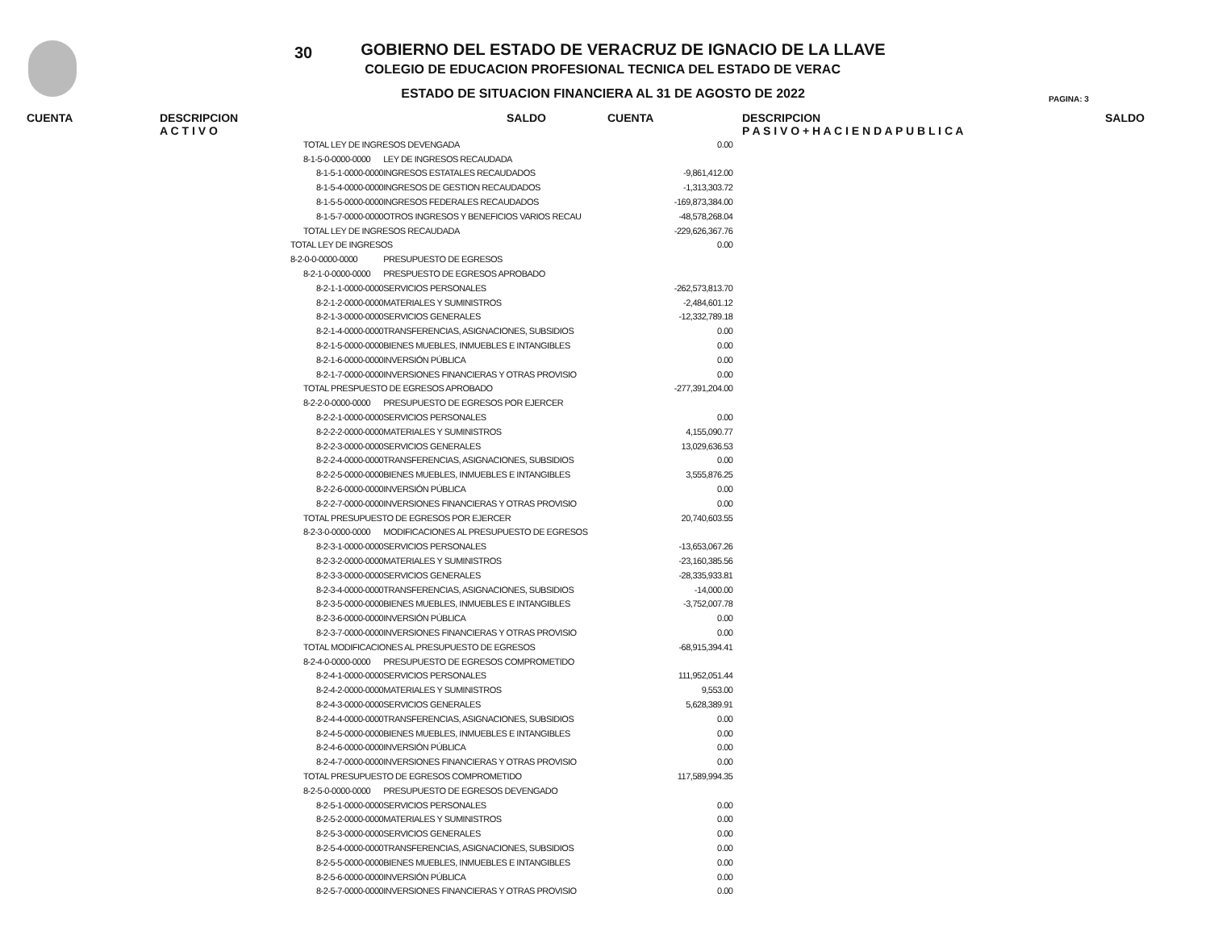30
GOBIERNO DEL ESTADO DE VERACRUZ DE IGNACIO DE LA LLAVE
COLEGIO DE EDUCACION PROFESIONAL TECNICA DEL ESTADO DE VERAC
ESTADO DE SITUACION FINANCIERA AL 31 DE AGOSTO DE 2022
PAGINA: 3
CUENTA DESCRIPCION
A C T I V O
SALDO CUENTA DESCRIPCION
P A S I V O + H A C I E N D A P U B L I C A
SALDO
| TOTAL LEY DE INGRESOS DEVENGADA | | 0.00 |
| 8-1-5-0-0000-0000 | LEY DE INGRESOS RECAUDADA | |
| 8-1-5-1-0000-0000 | INGRESOS ESTATALES RECAUDADOS | -9,861,412.00 |
| 8-1-5-4-0000-0000 | INGRESOS DE GESTION RECAUDADOS | -1,313,303.72 |
| 8-1-5-5-0000-0000 | INGRESOS FEDERALES RECAUDADOS | -169,873,384.00 |
| 8-1-5-7-0000-0000 | OTROS INGRESOS Y BENEFICIOS VARIOS RECAU | -48,578,268.04 |
| TOTAL LEY DE INGRESOS RECAUDADA | | -229,626,367.76 |
| TOTAL LEY DE INGRESOS | | 0.00 |
| 8-2-0-0-0000-0000 | PRESUPUESTO DE EGRESOS | |
| 8-2-1-0-0000-0000 | PRESPUESTO DE EGRESOS APROBADO | |
| 8-2-1-1-0000-0000 | SERVICIOS PERSONALES | -262,573,813.70 |
| 8-2-1-2-0000-0000 | MATERIALES Y SUMINISTROS | -2,484,601.12 |
| 8-2-1-3-0000-0000 | SERVICIOS GENERALES | -12,332,789.18 |
| 8-2-1-4-0000-0000 | TRANSFERENCIAS, ASIGNACIONES, SUBSIDIOS | 0.00 |
| 8-2-1-5-0000-0000 | BIENES MUEBLES, INMUEBLES E INTANGIBLES | 0.00 |
| 8-2-1-6-0000-0000 | INVERSIÓN PÚBLICA | 0.00 |
| 8-2-1-7-0000-0000 | INVERSIONES FINANCIERAS Y OTRAS PROVISIO | 0.00 |
| TOTAL PRESPUESTO DE EGRESOS APROBADO | | -277,391,204.00 |
| 8-2-2-0-0000-0000 | PRESUPUESTO DE EGRESOS POR EJERCER | |
| 8-2-2-1-0000-0000 | SERVICIOS PERSONALES | 0.00 |
| 8-2-2-2-0000-0000 | MATERIALES Y SUMINISTROS | 4,155,090.77 |
| 8-2-2-3-0000-0000 | SERVICIOS GENERALES | 13,029,636.53 |
| 8-2-2-4-0000-0000 | TRANSFERENCIAS, ASIGNACIONES, SUBSIDIOS | 0.00 |
| 8-2-2-5-0000-0000 | BIENES MUEBLES, INMUEBLES E INTANGIBLES | 3,555,876.25 |
| 8-2-2-6-0000-0000 | INVERSIÓN PÚBLICA | 0.00 |
| 8-2-2-7-0000-0000 | INVERSIONES FINANCIERAS Y OTRAS PROVISIO | 0.00 |
| TOTAL PRESUPUESTO DE EGRESOS POR EJERCER | | 20,740,603.55 |
| 8-2-3-0-0000-0000 | MODIFICACIONES AL PRESUPUESTO DE EGRESOS | |
| 8-2-3-1-0000-0000 | SERVICIOS PERSONALES | -13,653,067.26 |
| 8-2-3-2-0000-0000 | MATERIALES Y SUMINISTROS | -23,160,385.56 |
| 8-2-3-3-0000-0000 | SERVICIOS GENERALES | -28,335,933.81 |
| 8-2-3-4-0000-0000 | TRANSFERENCIAS, ASIGNACIONES, SUBSIDIOS | -14,000.00 |
| 8-2-3-5-0000-0000 | BIENES MUEBLES, INMUEBLES E INTANGIBLES | -3,752,007.78 |
| 8-2-3-6-0000-0000 | INVERSIÓN PÚBLICA | 0.00 |
| 8-2-3-7-0000-0000 | INVERSIONES FINANCIERAS Y OTRAS PROVISIO | 0.00 |
| TOTAL MODIFICACIONES AL PRESUPUESTO DE EGRESOS | | -68,915,394.41 |
| 8-2-4-0-0000-0000 | PRESUPUESTO DE EGRESOS COMPROMETIDO | |
| 8-2-4-1-0000-0000 | SERVICIOS PERSONALES | 111,952,051.44 |
| 8-2-4-2-0000-0000 | MATERIALES Y SUMINISTROS | 9,553.00 |
| 8-2-4-3-0000-0000 | SERVICIOS GENERALES | 5,628,389.91 |
| 8-2-4-4-0000-0000 | TRANSFERENCIAS, ASIGNACIONES, SUBSIDIOS | 0.00 |
| 8-2-4-5-0000-0000 | BIENES MUEBLES, INMUEBLES E INTANGIBLES | 0.00 |
| 8-2-4-6-0000-0000 | INVERSIÓN PÚBLICA | 0.00 |
| 8-2-4-7-0000-0000 | INVERSIONES FINANCIERAS Y OTRAS PROVISIO | 0.00 |
| TOTAL PRESUPUESTO DE EGRESOS COMPROMETIDO | | 117,589,994.35 |
| 8-2-5-0-0000-0000 | PRESUPUESTO DE EGRESOS DEVENGADO | |
| 8-2-5-1-0000-0000 | SERVICIOS PERSONALES | 0.00 |
| 8-2-5-2-0000-0000 | MATERIALES Y SUMINISTROS | 0.00 |
| 8-2-5-3-0000-0000 | SERVICIOS GENERALES | 0.00 |
| 8-2-5-4-0000-0000 | TRANSFERENCIAS, ASIGNACIONES, SUBSIDIOS | 0.00 |
| 8-2-5-5-0000-0000 | BIENES MUEBLES, INMUEBLES E INTANGIBLES | 0.00 |
| 8-2-5-6-0000-0000 | INVERSIÓN PÚBLICA | 0.00 |
| 8-2-5-7-0000-0000 | INVERSIONES FINANCIERAS Y OTRAS PROVISIO | 0.00 |